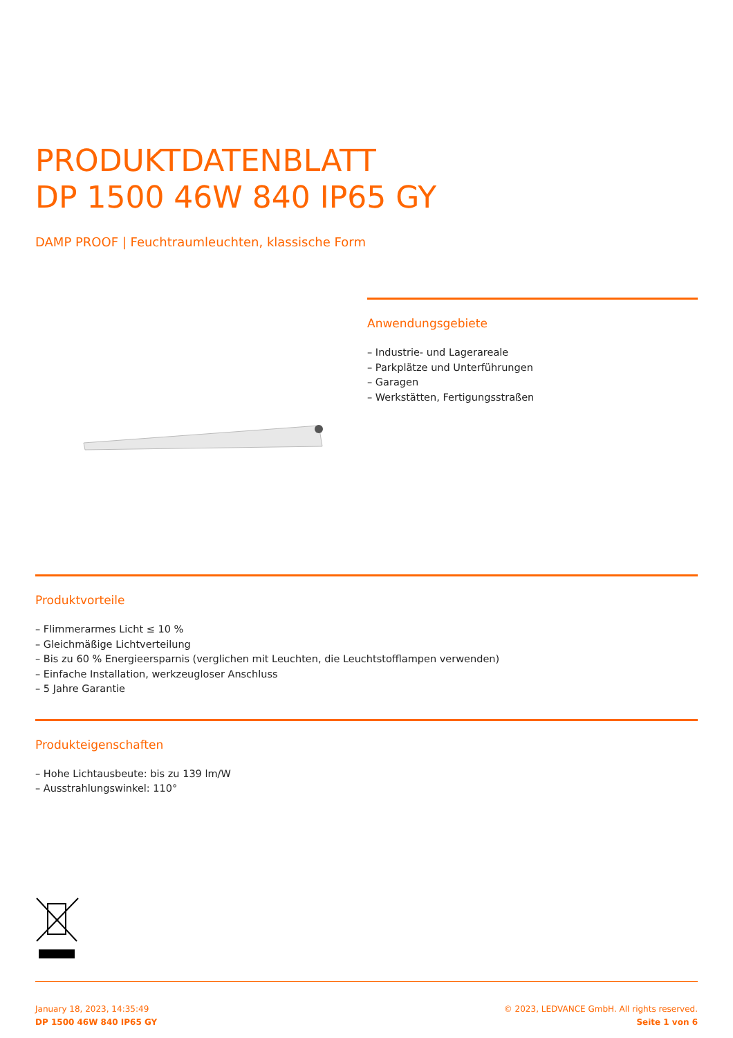PRODUKTDATENBLATT
DP 1500 46W 840 IP65 GY
DAMP PROOF | Feuchtraumleuchten, klassische Form
Anwendungsgebiete
– Industrie- und Lagerareale
– Parkplätze und Unterführungen
– Garagen
– Werkstätten, Fertigungsstraßen
Produktvorteile
– Flimmerarmes Licht ≤ 10 %
– Gleichmäßige Lichtverteilung
– Bis zu 60 % Energieersparnis (verglichen mit Leuchten, die Leuchtstofflampen verwenden)
– Einfache Installation, werkzeugloser Anschluss
– 5 Jahre Garantie
Produkteigenschaften
– Hohe Lichtausbeute: bis zu 139 lm/W
– Ausstrahlungswinkel: 110°
January 18, 2023, 14:35:49
DP 1500 46W 840 IP65 GY
© 2023, LEDVANCE GmbH. All rights reserved.
Seite 1 von 6